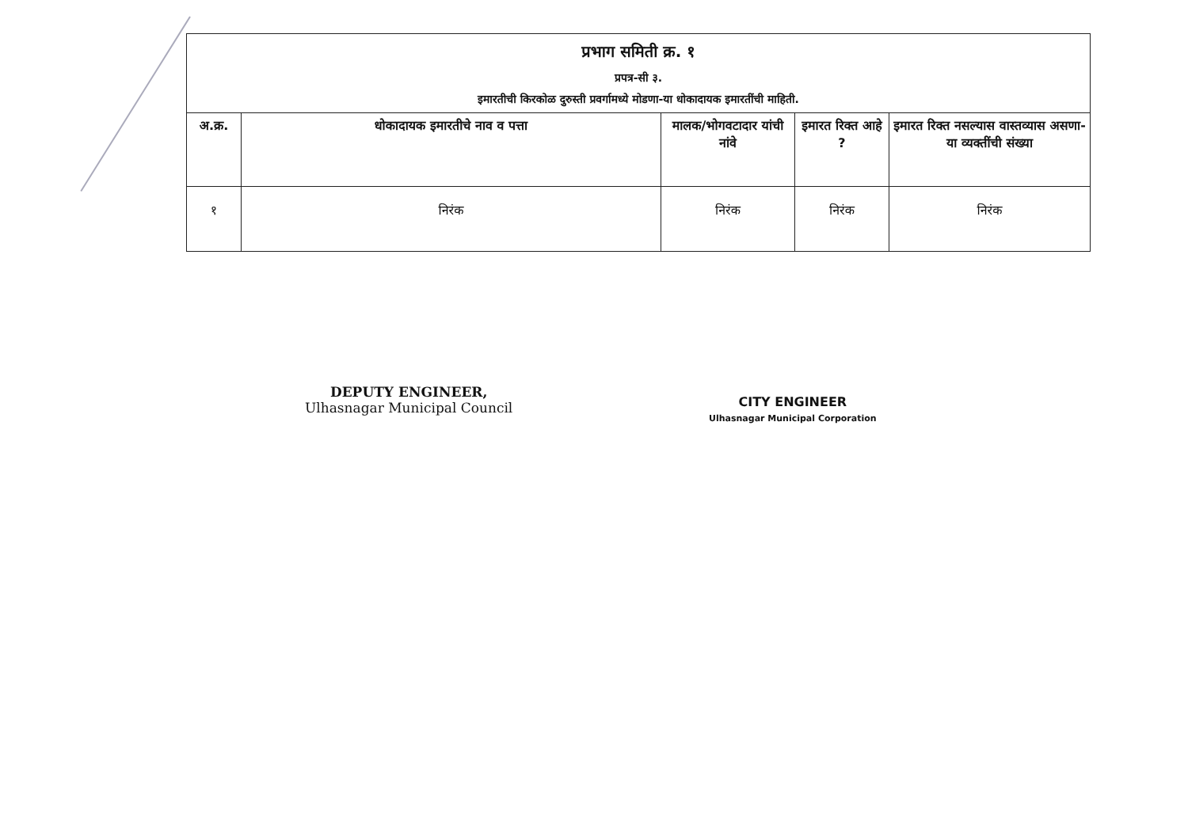प्रभाग समिती क्र. १
प्रपत्र-सी ३.
इमारतीची किरकोळ दुरुस्ती प्रवर्गामध्ये मोडणा-या धोकादायक इमारतींची माहिती.
| अ.क्र. | धोकादायक इमारतीचे नाव व पत्ता | मालक/भोगवटादार यांची नांवे | इमारत रिक्त आहे ? | इमारत रिक्त नसल्यास वास्तव्यास असणा-या व्यक्तींची संख्या |
| --- | --- | --- | --- | --- |
| १ | निरंक | निरंक | निरंक | निरंक |
DEPUTY ENGINEER,
Ulhasnagar Municipal Council
CITY ENGINEER
Ulhasnagar Municipal Corporation